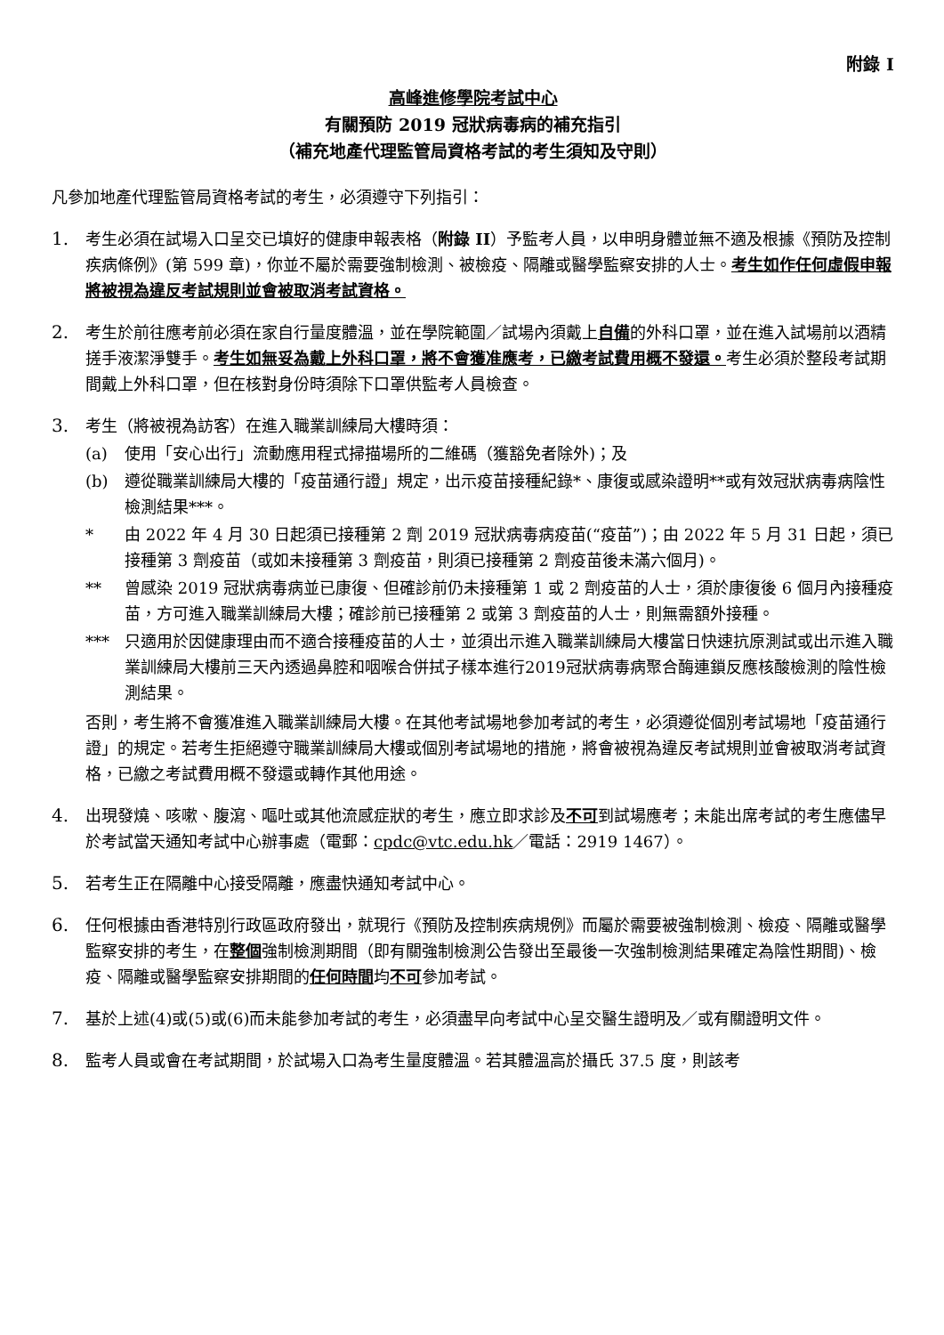附錄 I
高峰進修學院考試中心
有關預防 2019 冠狀病毒病的補充指引
（補充地產代理監管局資格考試的考生須知及守則）
凡參加地產代理監管局資格考試的考生，必須遵守下列指引：
1. 考生必須在試場入口呈交已填好的健康申報表格（附錄 II）予監考人員，以申明身體並無不適及根據《預防及控制疾病條例》(第 599 章)，你並不屬於需要強制檢測、被檢疫、隔離或醫學監察安排的人士。考生如作任何虛假申報將被視為違反考試規則並會被取消考試資格。
2. 考生於前往應考前必須在家自行量度體溫，並在學院範圍／試場內須戴上自備的外科口罩，並在進入試場前以酒精搓手液潔淨雙手。考生如無妥為戴上外科口罩，將不會獲准應考，已繳考試費用概不發還。考生必須於整段考試期間戴上外科口罩，但在核對身份時須除下口罩供監考人員檢查。
3. 考生（將被視為訪客）在進入職業訓練局大樓時須：
(a) 使用「安心出行」流動應用程式掃描場所的二維碼（獲豁免者除外)；及
(b) 遵從職業訓練局大樓的「疫苗通行證」規定，出示疫苗接種紀錄*、康復或感染證明**或有效冠狀病毒病陰性檢測結果***。
* 由 2022 年 4 月 30 日起須已接種第 2 劑 2019 冠狀病毒病疫苗(“疫苗”)；由 2022 年 5 月 31 日起，須已接種第 3 劑疫苗（或如未接種第 3 劑疫苗，則須已接種第 2 劑疫苗後未滿六個月)。
** 曾感染 2019 冠狀病毒病並已康復、但確診前仍未接種第 1 或 2 劑疫苗的人士，須於康復後 6 個月內接種疫苗，方可進入職業訓練局大樓；確診前已接種第 2 或第 3 劑疫苗的人士，則無需額外接種。
*** 只適用於因健康理由而不適合接種疫苗的人士，並須出示進入職業訓練局大樓當日快速抗原測試或出示進入職業訓練局大樓前三天內透過鼻腔和咽喉合併拭子樣本進行2019冠狀病毒病聚合酶連鎖反應核酸檢測的陰性檢測結果。
否則，考生將不會獲准進入職業訓練局大樓。在其他考試場地參加考試的考生，必須遵從個別考試場地「疫苗通行證」的規定。若考生拒絕遵守職業訓練局大樓或個別考試場地的措施，將會被視為違反考試規則並會被取消考試資格，已繳之考試費用概不發還或轉作其他用途。
4. 出現發燒、咳嗽、腹瀉、嘔吐或其他流感症狀的考生，應立即求診及不可到試場應考；未能出席考試的考生應儘早於考試當天通知考試中心辦事處（電郵：cpdc@vtc.edu.hk／電話：2919 1467）。
5. 若考生正在隔離中心接受隔離，應盡快通知考試中心。
6. 任何根據由香港特別行政區政府發出，就現行《預防及控制疾病規例》而屬於需要被強制檢測、檢疫、隔離或醫學監察安排的考生，在整個強制檢測期間（即有關強制檢測公告發出至最後一次強制檢測結果確定為陰性期間)、檢疫、隔離或醫學監察安排期間的任何時間均不可參加考試。
7. 基於上述(4)或(5)或(6)而未能參加考試的考生，必須盡早向考試中心呈交醫生證明及／或有關證明文件。
8. 監考人員或會在考試期間，於試場入口為考生量度體溫。若其體溫高於攝氏 37.5 度，則該考